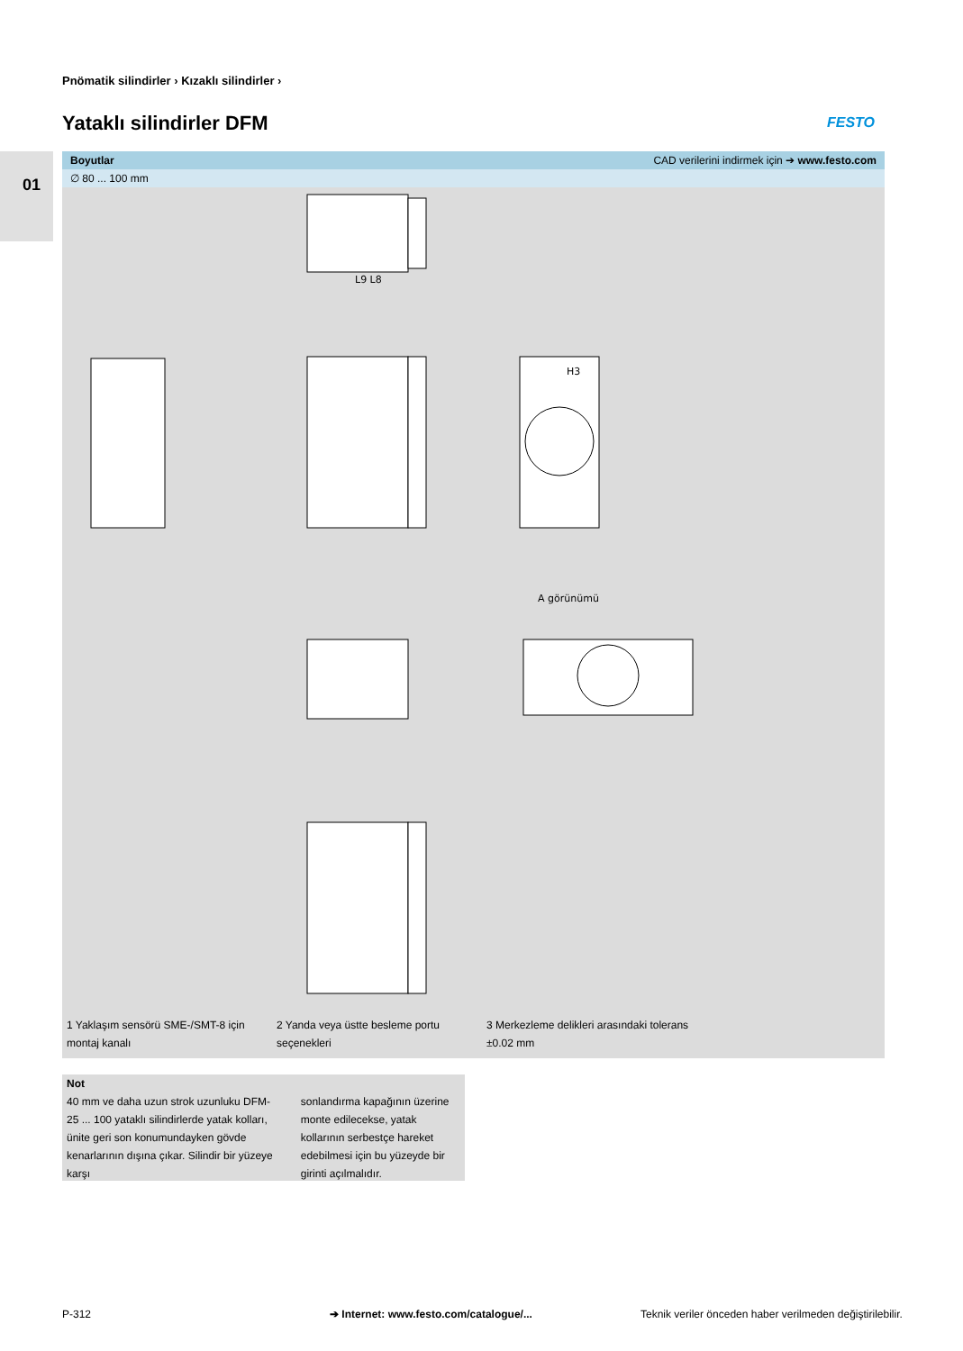01
Pnömatik silindirler › Kızaklı silindirler ›
Yataklı silindirler DFM FESTO
Boyutlar CAD verilerini indirmek için ➔ www.festo.com
∅ 80 ... 100 mm
L9 L8
H3
A görünümü
1 Yaklaşım sensörü SME-/SMT-8 için montaj kanalı
2 Yanda veya üstte besleme portu seçenekleri
3 Merkezleme delikleri arasındaki tolerans ±0.02 mm
Not
40 mm ve daha uzun strok uzunluku DFM-25 ... 100 yataklı silindirlerde yatak kolları, ünite geri son konumundayken gövde kenarlarının dışına çıkar. Silindir bir yüzeye karşı
sonlandırma kapağının üzerine monte edilecekse, yatak kollarının serbestçe hareket edebilmesi için bu yüzeyde bir girinti açılmalıdır.
P-312
➔ Internet: www.festo.com/catalogue/...
Teknik veriler önceden haber verilmeden değiştirilebilir.